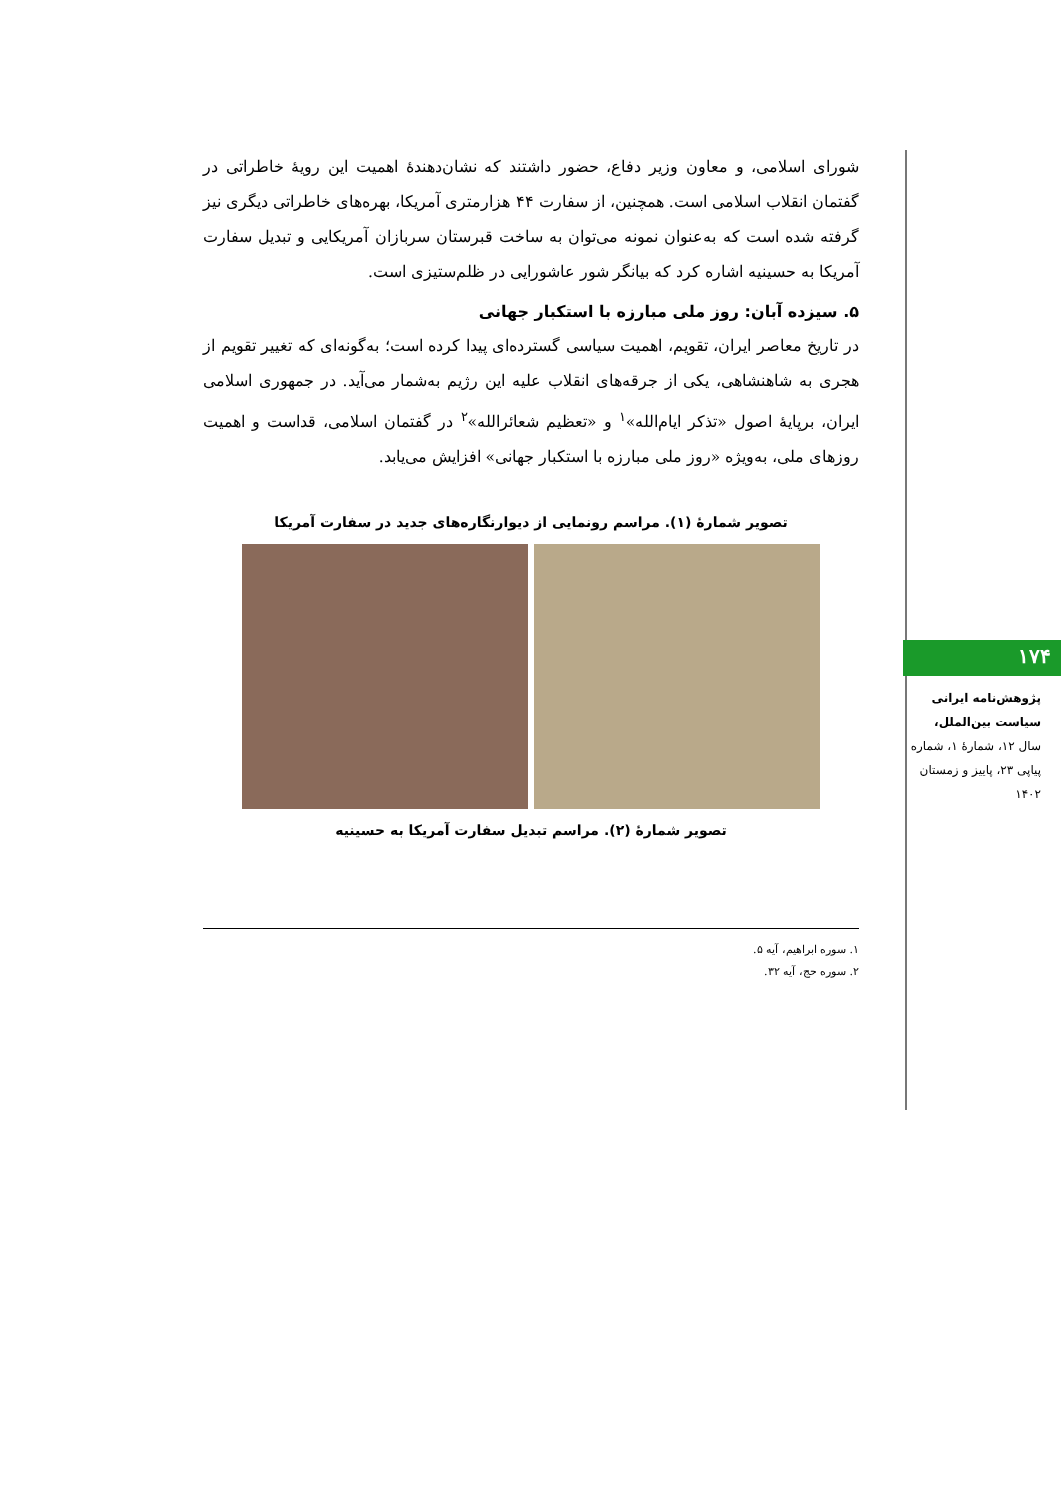شورای اسلامی، و معاون وزیر دفاع، حضور داشتند که نشان‌دهندهٔ اهمیت این رویهٔ خاطراتی در گفتمان انقلاب اسلامی است. همچنین، از سفارت ۴۴ هزارمتری آمریکا، بهره‌های خاطراتی دیگری نیز گرفته شده است که به‌عنوان نمونه می‌توان به ساخت قبرستان سربازان آمریکایی و تبدیل سفارت آمریکا به حسینیه اشاره کرد که بیانگر شور عاشورایی در ظلم‌ستیزی است.
۵. سیزده آبان: روز ملی مبارزه با استکبار جهانی
در تاریخ معاصر ایران، تقویم، اهمیت سیاسی گسترده‌ای پیدا کرده است؛ به‌گونه‌ای که تغییر تقویم از هجری به شاهنشاهی، یکی از جرقه‌های انقلاب علیه این رژیم به‌شمار می‌آید. در جمهوری اسلامی ایران، برپایهٔ اصول «تذکر ایام‌الله»<sup>۱</sup> و «تعظیم شعائرالله»<sup>۲</sup> در گفتمان اسلامی، قداست و اهمیت روزهای ملی، به‌ویژه «روز ملی مبارزه با استکبار جهانی» افزایش می‌یابد.
تصویر شمارهٔ (۱). مراسم رونمایی از دیوارنگاره‌های جدید در سفارت آمریکا
تصویر شمارهٔ (۲). مراسم تبدیل سفارت آمریکا به حسینیه
۱. سوره ابراهیم، آیه ۵.
۲. سوره حج، آیه ۳۲.
۱۷۴
پژوهش‌نامه ایرانی
سیاست بین‌الملل،
سال ۱۲، شمارهٔ ۱، شماره پیاپی ۲۳، پاییز و زمستان ۱۴۰۲